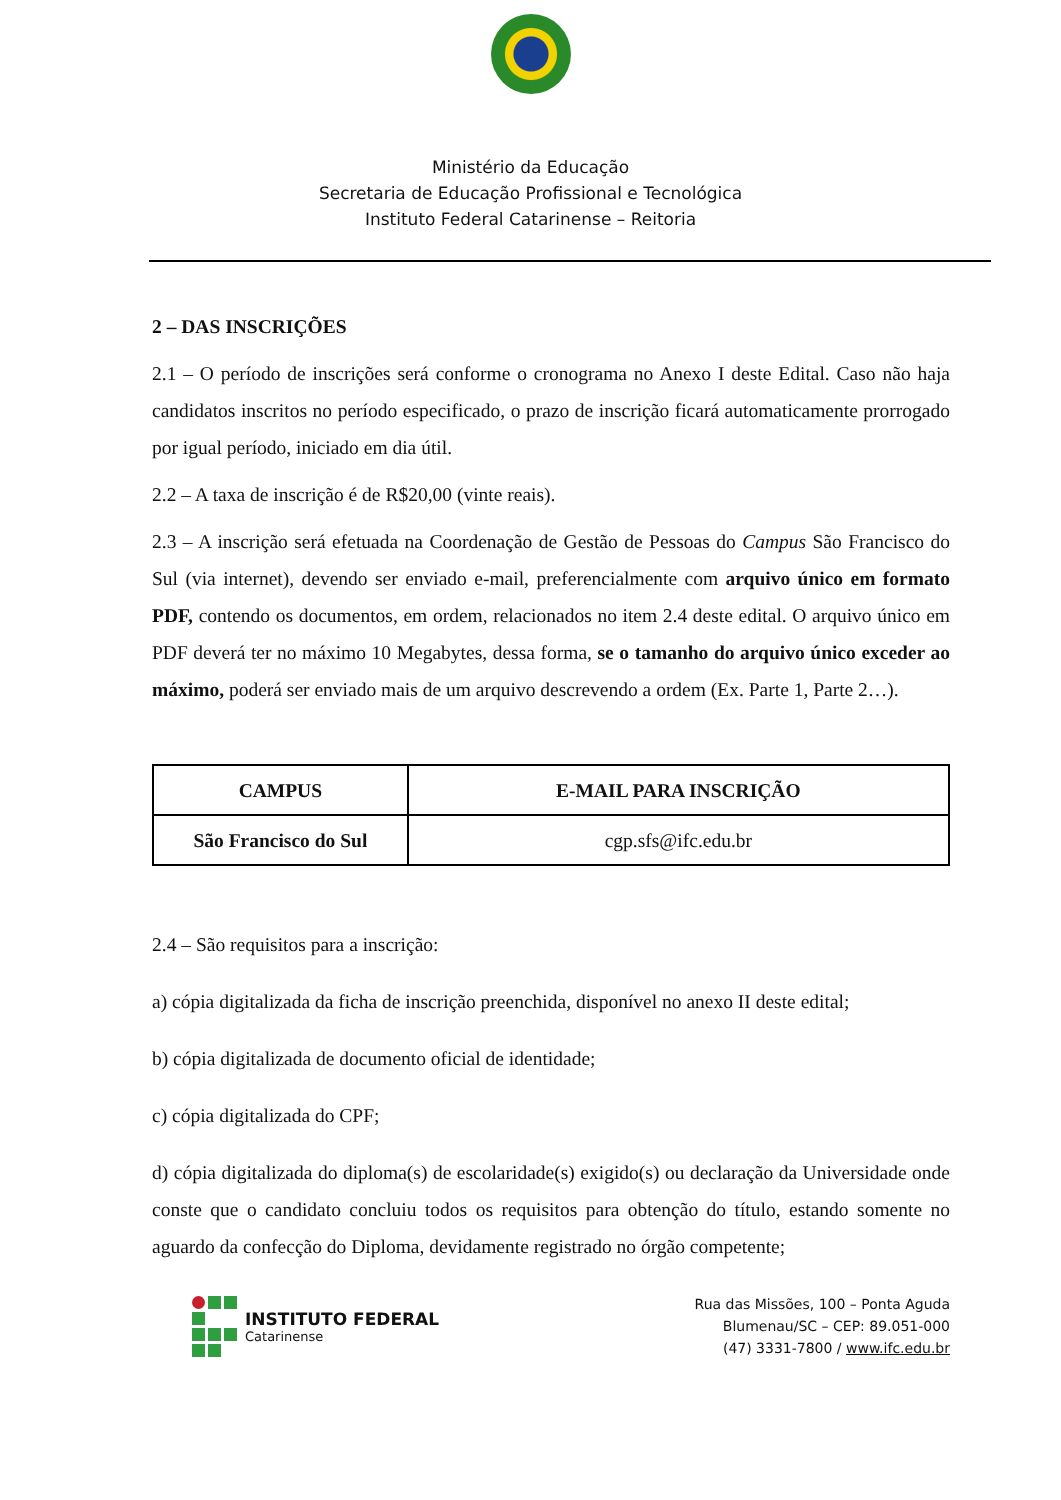Ministério da Educação
Secretaria de Educação Profissional e Tecnológica
Instituto Federal Catarinense – Reitoria
2 – DAS INSCRIÇÕES
2.1 – O período de inscrições será conforme o cronograma no Anexo I deste Edital. Caso não haja candidatos inscritos no período especificado, o prazo de inscrição ficará automaticamente prorrogado por igual período, iniciado em dia útil.
2.2 – A taxa de inscrição é de R$20,00 (vinte reais).
2.3 – A inscrição será efetuada na Coordenação de Gestão de Pessoas do Campus São Francisco do Sul (via internet), devendo ser enviado e-mail, preferencialmente com arquivo único em formato PDF, contendo os documentos, em ordem, relacionados no item 2.4 deste edital. O arquivo único em PDF deverá ter no máximo 10 Megabytes, dessa forma, se o tamanho do arquivo único exceder ao máximo, poderá ser enviado mais de um arquivo descrevendo a ordem (Ex. Parte 1, Parte 2…).
| CAMPUS | E-MAIL PARA INSCRIÇÃO |
| --- | --- |
| São Francisco do Sul | cgp.sfs@ifc.edu.br |
2.4 – São requisitos para a inscrição:
a) cópia digitalizada da ficha de inscrição preenchida, disponível no anexo II deste edital;
b) cópia digitalizada de documento oficial de identidade;
c) cópia digitalizada do CPF;
d) cópia digitalizada do diploma(s) de escolaridade(s) exigido(s) ou declaração da Universidade onde conste que o candidato concluiu todos os requisitos para obtenção do título, estando somente no aguardo da confecção do Diploma, devidamente registrado no órgão competente;
INSTITUTO FEDERAL
Catarinense
Rua das Missões, 100 – Ponta Aguda
Blumenau/SC – CEP: 89.051-000
(47) 3331-7800 / www.ifc.edu.br